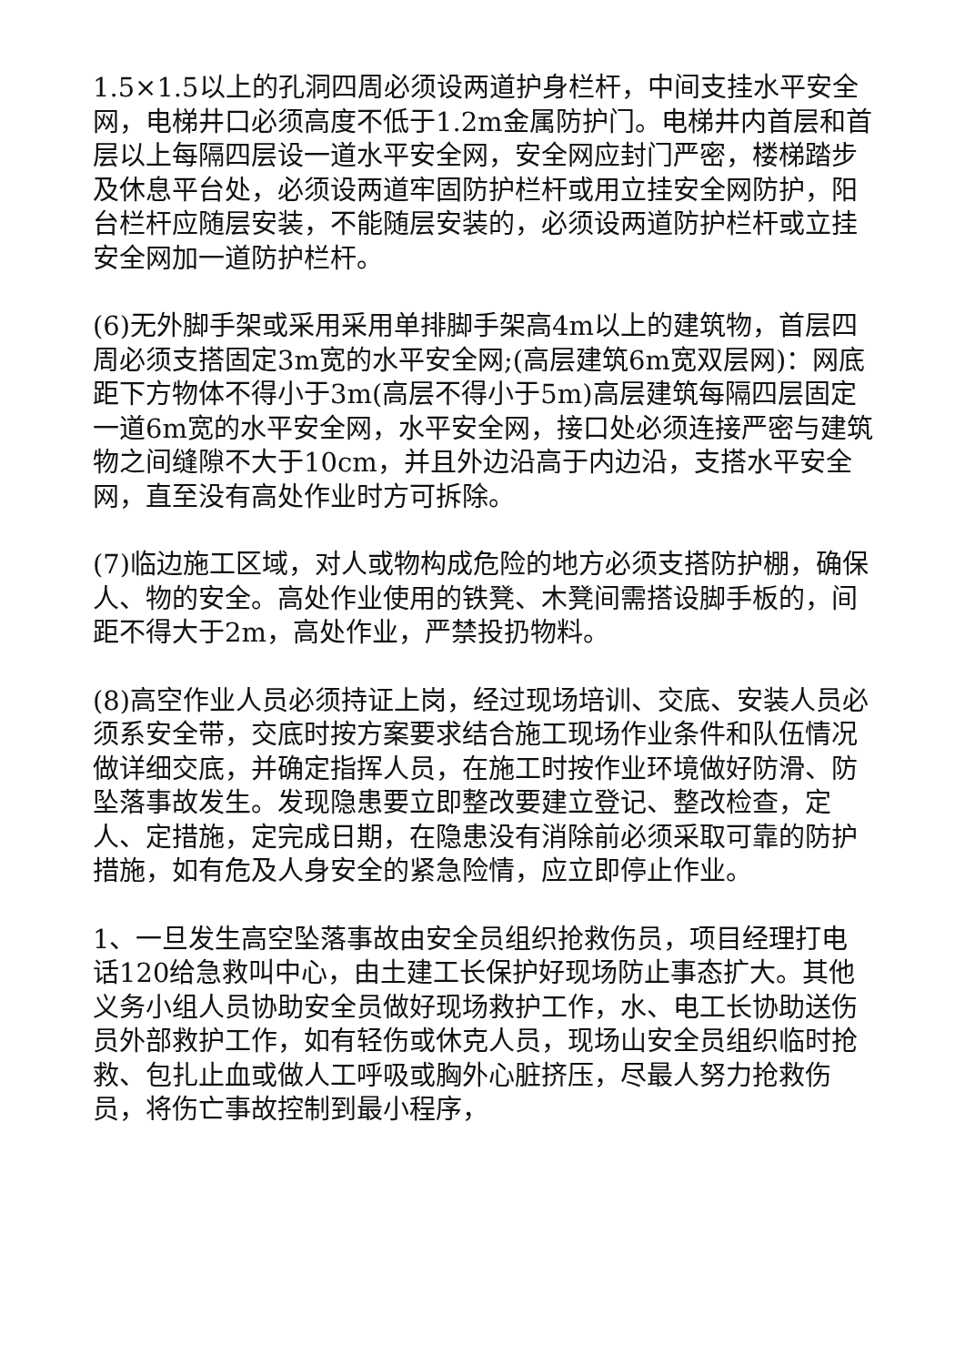1.5×1.5以上的孔洞四周必须设两道护身栏杆，中间支挂水平安全网，电梯井口必须高度不低于1.2m金属防护门。电梯井内首层和首层以上每隔四层设一道水平安全网，安全网应封门严密，楼梯踏步及休息平台处，必须设两道牢固防护栏杆或用立挂安全网防护，阳台栏杆应随层安装，不能随层安装的，必须设两道防护栏杆或立挂安全网加一道防护栏杆。
(6)无外脚手架或采用采用单排脚手架高4m以上的建筑物，首层四周必须支搭固定3m宽的水平安全网;(高层建筑6m宽双层网)：网底距下方物体不得小于3m(高层不得小于5m)高层建筑每隔四层固定一道6m宽的水平安全网，水平安全网，接口处必须连接严密与建筑物之间缝隙不大于10cm，并且外边沿高于内边沿，支搭水平安全网，直至没有高处作业时方可拆除。
(7)临边施工区域，对人或物构成危险的地方必须支搭防护棚，确保人、物的安全。高处作业使用的铁凳、木凳间需搭设脚手板的，间距不得大于2m，高处作业，严禁投扔物料。
(8)高空作业人员必须持证上岗，经过现场培训、交底、安装人员必须系安全带，交底时按方案要求结合施工现场作业条件和队伍情况做详细交底，并确定指挥人员，在施工时按作业环境做好防滑、防坠落事故发生。发现隐患要立即整改要建立登记、整改检查，定人、定措施，定完成日期，在隐患没有消除前必须采取可靠的防护措施，如有危及人身安全的紧急险情，应立即停止作业。
1、一旦发生高空坠落事故由安全员组织抢救伤员，项目经理打电话120给急救叫中心，由土建工长保护好现场防止事态扩大。其他义务小组人员协助安全员做好现场救护工作，水、电工长协助送伤员外部救护工作，如有轻伤或休克人员，现场山安全员组织临时抢救、包扎止血或做人工呼吸或胸外心脏挤压，尽最人努力抢救伤员，将伤亡事故控制到最小程序，